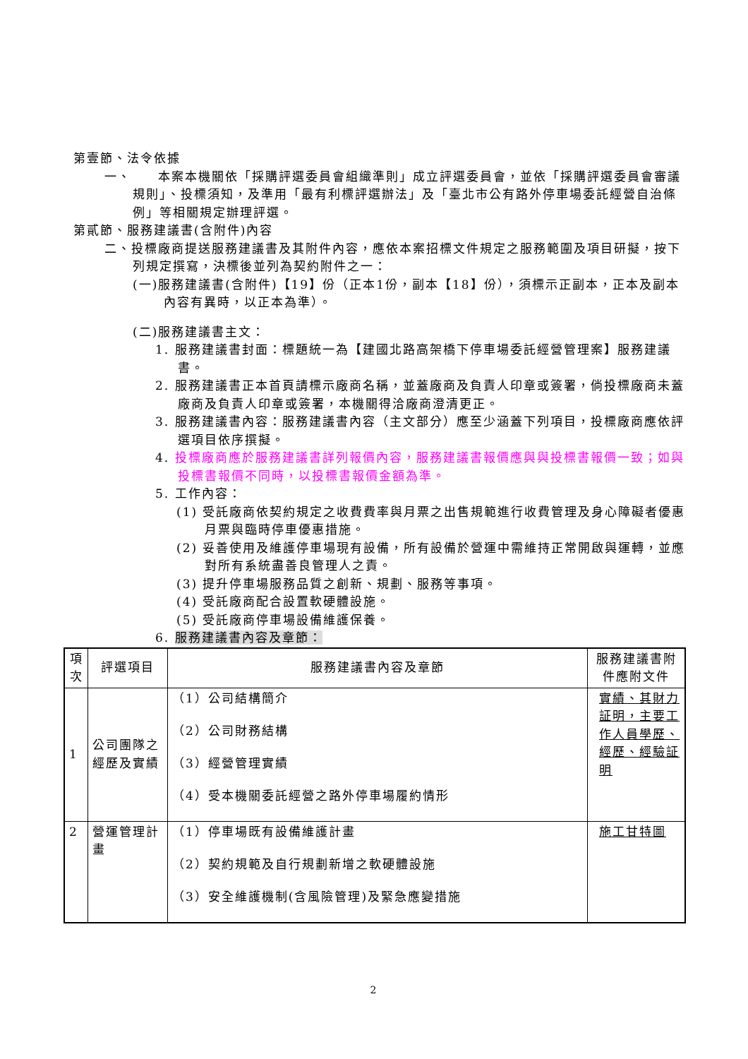第壹節、法令依據
一、　　本案本機關依「採購評選委員會組織準則」成立評選委員會，並依「採購評選委員會審議規則」、投標須知，及準用「最有利標評選辦法」及「臺北市公有路外停車場委託經營自治條例」等相關規定辦理評選。
第貳節、服務建議書(含附件)內容
二、投標廠商提送服務建議書及其附件內容，應依本案招標文件規定之服務範圍及項目研擬，按下列規定撰寫，決標後並列為契約附件之一：
(一)服務建議書(含附件)【19】份（正本1份，副本【18】份），須標示正副本，正本及副本內容有異時，以正本為準）。
(二)服務建議書主文：
1. 服務建議書封面：標題統一為【建國北路高架橋下停車場委託經營管理案】服務建議書。
2. 服務建議書正本首頁請標示廠商名稱，並蓋廠商及負責人印章或簽署，倘投標廠商未蓋廠商及負責人印章或簽署，本機關得洽廠商澄清更正。
3. 服務建議書內容：服務建議書內容（主文部分）應至少涵蓋下列項目，投標廠商應依評選項目依序撰擬。
4. 投標廠商應於服務建議書詳列報價內容，服務建議書報價應與與投標書報價一致；如與投標書報價不同時，以投標書報價金額為準。
5. 工作內容：
(1) 受託廠商依契約規定之收費費率與月票之出售規範進行收費管理及身心障礙者優惠月票與臨時停車優惠措施。
(2) 妥善使用及維護停車場現有設備，所有設備於營運中需維持正常開啟與運轉，並應對所有系統盡善良管理人之責。
(3) 提升停車場服務品質之創新、規劃、服務等事項。
(4) 受託廠商配合設置軟硬體設施。
(5) 受託廠商停車場設備維護保養。
6. 服務建議書內容及章節：
| 項次 | 評選項目 | 服務建議書內容及章節 | 服務建議書附件應附文件 |
| --- | --- | --- | --- |
| 1 | 公司團隊之經歷及實績 | （1）公司結構簡介 （2）公司財務結構 （3）經營管理實績 （4）受本機關委託經營之路外停車場履約情形 | 實績、其財力証明，主要工作人員學歷、經歷、經驗証明 |
| 2 | 營運管理計畫 | （1）停車場既有設備維護計畫 （2）契約規範及自行規劃新增之軟硬體設施 （3）安全維護機制(含風險管理)及緊急應變措施 | 施工甘特圖 |
2